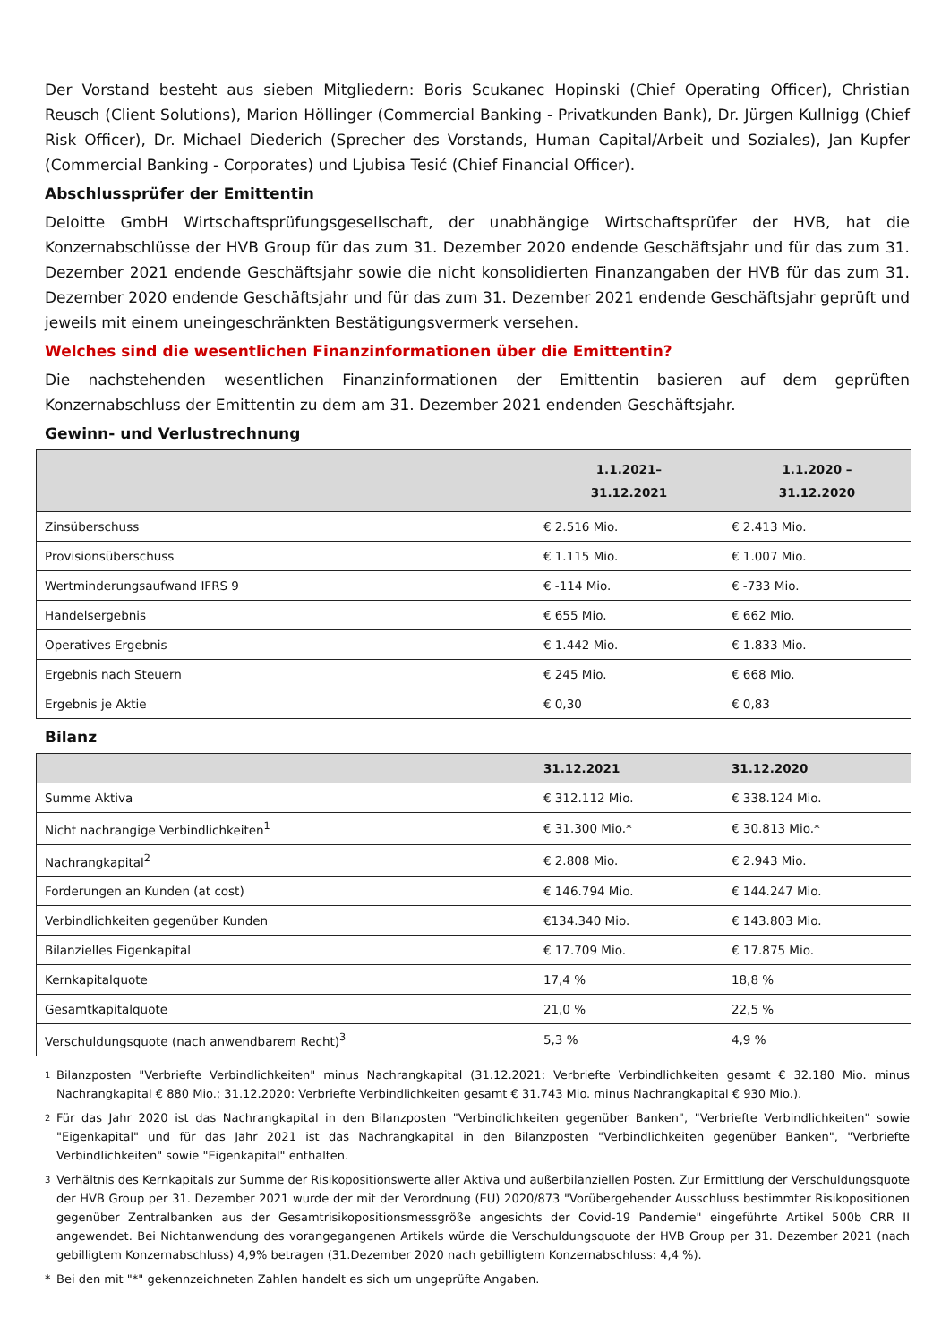Der Vorstand besteht aus sieben Mitgliedern: Boris Scukanec Hopinski (Chief Operating Officer), Christian Reusch (Client Solutions), Marion Höllinger (Commercial Banking - Privatkunden Bank), Dr. Jürgen Kullnigg (Chief Risk Officer), Dr. Michael Diederich (Sprecher des Vorstands, Human Capital/Arbeit und Soziales), Jan Kupfer (Commercial Banking - Corporates) und Ljubisa Tesić (Chief Financial Officer).
Abschlussprüfer der Emittentin
Deloitte GmbH Wirtschaftsprüfungsgesellschaft, der unabhängige Wirtschaftsprüfer der HVB, hat die Konzernabschlüsse der HVB Group für das zum 31. Dezember 2020 endende Geschäftsjahr und für das zum 31. Dezember 2021 endende Geschäftsjahr sowie die nicht konsolidierten Finanzangaben der HVB für das zum 31. Dezember 2020 endende Geschäftsjahr und für das zum 31. Dezember 2021 endende Geschäftsjahr geprüft und jeweils mit einem uneingeschränkten Bestätigungsvermerk versehen.
Welches sind die wesentlichen Finanzinformationen über die Emittentin?
Die nachstehenden wesentlichen Finanzinformationen der Emittentin basieren auf dem geprüften Konzernabschluss der Emittentin zu dem am 31. Dezember 2021 endenden Geschäftsjahr.
Gewinn- und Verlustrechnung
| | 1.1.2021– 31.12.2021 | 1.1.2020 – 31.12.2020 |
| --- | --- | --- |
| Zinsüberschuss | € 2.516 Mio. | € 2.413 Mio. |
| Provisionsüberschuss | € 1.115 Mio. | € 1.007 Mio. |
| Wertminderungsaufwand IFRS 9 | € -114 Mio. | € -733 Mio. |
| Handelsergebnis | € 655 Mio. | € 662 Mio. |
| Operatives Ergebnis | € 1.442 Mio. | € 1.833 Mio. |
| Ergebnis nach Steuern | € 245 Mio. | € 668 Mio. |
| Ergebnis je Aktie | € 0,30 | € 0,83 |
Bilanz
| | 31.12.2021 | 31.12.2020 |
| --- | --- | --- |
| Summe Aktiva | € 312.112 Mio. | € 338.124 Mio. |
| Nicht nachrangige Verbindlichkeiten<sup>1</sup> | € 31.300 Mio.* | € 30.813 Mio.* |
| Nachrangkapital<sup>2</sup> | € 2.808 Mio. | € 2.943 Mio. |
| Forderungen an Kunden (at cost) | € 146.794 Mio. | € 144.247 Mio. |
| Verbindlichkeiten gegenüber Kunden | €134.340 Mio. | € 143.803 Mio. |
| Bilanzielles Eigenkapital | € 17.709 Mio. | € 17.875 Mio. |
| Kernkapitalquote | 17,4 % | 18,8 % |
| Gesamtkapitalquote | 21,0 % | 22,5 % |
| Verschuldungsquote (nach anwendbarem Recht)<sup>3</sup> | 5,3 % | 4,9 % |
1 Bilanzposten "Verbriefte Verbindlichkeiten" minus Nachrangkapital (31.12.2021: Verbriefte Verbindlichkeiten gesamt € 32.180 Mio. minus Nachrangkapital € 880 Mio.; 31.12.2020: Verbriefte Verbindlichkeiten gesamt € 31.743 Mio. minus Nachrangkapital € 930 Mio.).
2 Für das Jahr 2020 ist das Nachrangkapital in den Bilanzposten "Verbindlichkeiten gegenüber Banken", "Verbriefte Verbindlichkeiten" sowie "Eigenkapital" und für das Jahr 2021 ist das Nachrangkapital in den Bilanzposten "Verbindlichkeiten gegenüber Banken", "Verbriefte Verbindlichkeiten" sowie "Eigenkapital" enthalten.
3 Verhältnis des Kernkapitals zur Summe der Risikopositionswerte aller Aktiva und außerbilanziellen Posten. Zur Ermittlung der Verschuldungsquote der HVB Group per 31. Dezember 2021 wurde der mit der Verordnung (EU) 2020/873 "Vorübergehender Ausschluss bestimmter Risikopositionen gegenüber Zentralbanken aus der Gesamtrisikopositionsmessgröße angesichts der Covid-19 Pandemie" eingeführte Artikel 500b CRR II angewendet. Bei Nichtanwendung des vorangegangenen Artikels würde die Verschuldungsquote der HVB Group per 31. Dezember 2021 (nach gebilligtem Konzernabschluss) 4,9% betragen (31.Dezember 2020 nach gebilligtem Konzernabschluss: 4,4 %).
* Bei den mit "*" gekennzeichneten Zahlen handelt es sich um ungeprüfte Angaben.